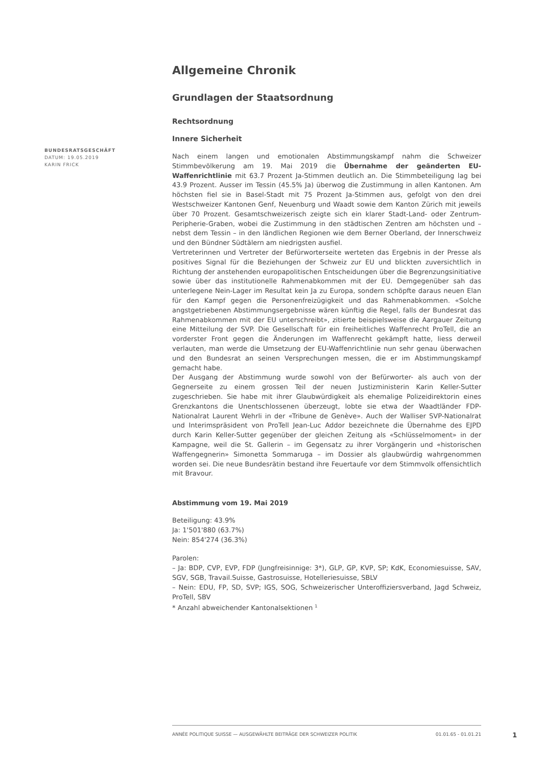Allgemeine Chronik
Grundlagen der Staatsordnung
Rechtsordnung
Innere Sicherheit
Nach einem langen und emotionalen Abstimmungskampf nahm die Schweizer Stimmbevölkerung am 19. Mai 2019 die Übernahme der geänderten EU-Waffenrichtlinie mit 63.7 Prozent Ja-Stimmen deutlich an. Die Stimmbeteiligung lag bei 43.9 Prozent. Ausser im Tessin (45.5% Ja) überwog die Zustimmung in allen Kantonen. Am höchsten fiel sie in Basel-Stadt mit 75 Prozent Ja-Stimmen aus, gefolgt von den drei Westschweizer Kantonen Genf, Neuenburg und Waadt sowie dem Kanton Zürich mit jeweils über 70 Prozent. Gesamtschweizerisch zeigte sich ein klarer Stadt-Land- oder Zentrum-Peripherie-Graben, wobei die Zustimmung in den städtischen Zentren am höchsten und – nebst dem Tessin – in den ländlichen Regionen wie dem Berner Oberland, der Innerschweiz und den Bündner Südtälern am niedrigsten ausfiel.
Vertreterinnen und Vertreter der Befürworterseite werteten das Ergebnis in der Presse als positives Signal für die Beziehungen der Schweiz zur EU und blickten zuversichtlich in Richtung der anstehenden europapolitischen Entscheidungen über die Begrenzungsinitiative sowie über das institutionelle Rahmenabkommen mit der EU. Demgegenüber sah das unterlegene Nein-Lager im Resultat kein Ja zu Europa, sondern schöpfte daraus neuen Elan für den Kampf gegen die Personenfreizügigkeit und das Rahmenabkommen. «Solche angstgetriebenen Abstimmungsergebnisse wären künftig die Regel, falls der Bundesrat das Rahmenabkommen mit der EU unterschreibt», zitierte beispielsweise die Aargauer Zeitung eine Mitteilung der SVP. Die Gesellschaft für ein freiheitliches Waffenrecht ProTell, die an vorderster Front gegen die Änderungen im Waffenrecht gekämpft hatte, liess derweil verlauten, man werde die Umsetzung der EU-Waffenrichtlinie nun sehr genau überwachen und den Bundesrat an seinen Versprechungen messen, die er im Abstimmungskampf gemacht habe.
Der Ausgang der Abstimmung wurde sowohl von der Befürworter- als auch von der Gegnerseite zu einem grossen Teil der neuen Justizministerin Karin Keller-Sutter zugeschrieben. Sie habe mit ihrer Glaubwürdigkeit als ehemalige Polizeidirektorin eines Grenzkantons die Unentschlossenen überzeugt, lobte sie etwa der Waadtländer FDP-Nationalrat Laurent Wehrli in der «Tribune de Genève». Auch der Walliser SVP-Nationalrat und Interimspräsident von ProTell Jean-Luc Addor bezeichnete die Übernahme des EJPD durch Karin Keller-Sutter gegenüber der gleichen Zeitung als «Schlüsselmoment» in der Kampagne, weil die St. Gallerin – im Gegensatz zu ihrer Vorgängerin und «historischen Waffengegnerin» Simonetta Sommaruga – im Dossier als glaubwürdig wahrgenommen worden sei. Die neue Bundesrätin bestand ihre Feuertaufe vor dem Stimmvolk offensichtlich mit Bravour.
Abstimmung vom 19. Mai 2019
Beteiligung: 43.9%
Ja: 1'501'880 (63.7%)
Nein: 854'274 (36.3%)
Parolen:
– Ja: BDP, CVP, EVP, FDP (Jungfreisinnige: 3*), GLP, GP, KVP, SP; KdK, Economiesuisse, SAV, SGV, SGB, Travail.Suisse, Gastrosuisse, Hotelleriesuisse, SBLV
– Nein: EDU, FP, SD, SVP; IGS, SOG, Schweizerischer Unteroffiziersverband, Jagd Schweiz, ProTell, SBV
* Anzahl abweichender Kantonalsektionen <sup>1</sup>
BUNDESRATSGESCHÄFT
DATUM: 19.05.2019
KARIN FRICK
ANNÉE POLITIQUE SUISSE — AUSGEWÄHLTE BEITRÄGE DER SCHWEIZER POLITIK 01.01.65 - 01.01.21
1